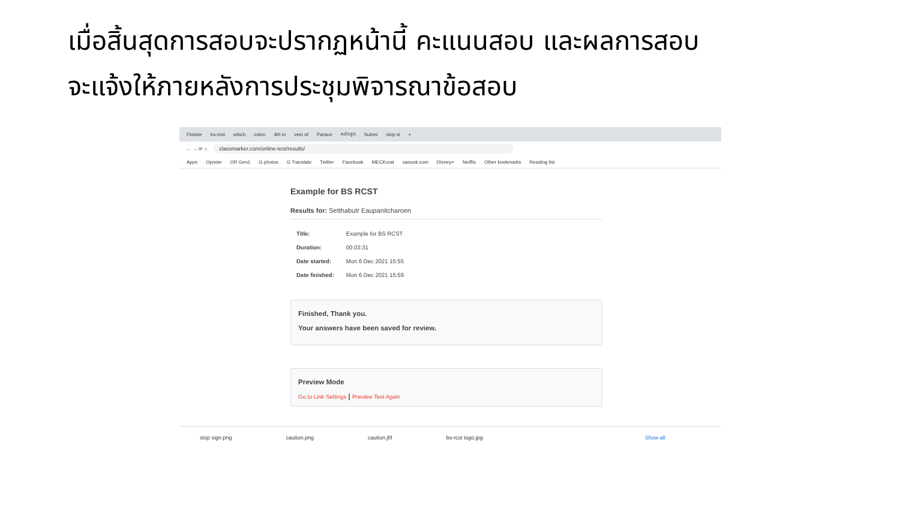เมื่อสิ้นสุดการสอบจะปรากฏหน้านี้ คะแนนสอบ และผลการสอบ
จะแจ้งให้ภายหลังการประชุมพิจารณาข้อสอบ
Finishe bs-rcst which colon 4th to vein of Paraun หลักสูต Submi stop si +
← → ⟳ ⌂ classmarker.com/online-test/results/
Apps Opnote OR Gen1 G photos G Translate Twitter Facebook MECKorat sanook.com Disney+ Netflix Other bookmarks Reading list
Example for BS RCST
Results for: Setthabutr Eaupanitcharoen
| Title: | Example for BS RCST |
| Duration: | 00:03:31 |
| Date started: | Mon 6 Dec 2021 15:55 |
| Date finished: | Mon 6 Dec 2021 15:59 |
Finished, Thank you.
Your answers have been saved for review.
Preview Mode
Go to Link Settings | Preview Test Again
stop sign.png caution.png caution.jfif bs-rcst logo.jpg Show all